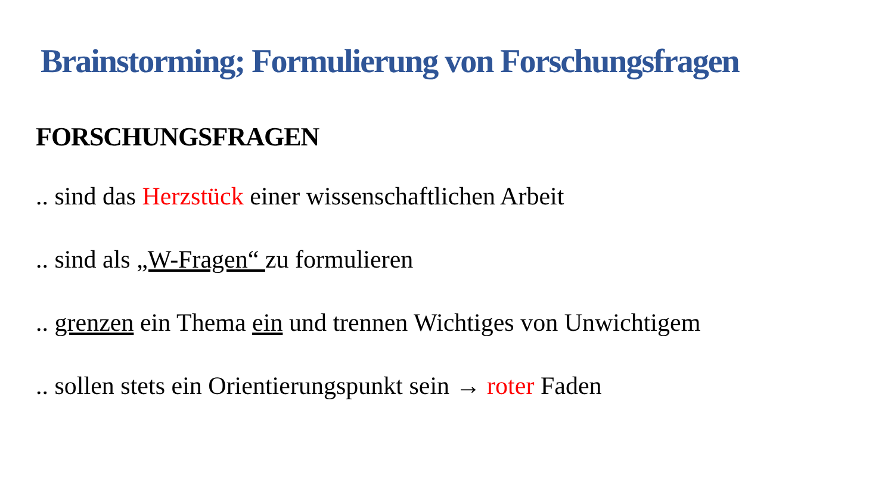Brainstorming; Formulierung von Forschungsfragen
FORSCHUNGSFRAGEN
.. sind das Herzstück einer wissenschaftlichen Arbeit
.. sind als „W-Fragen“ zu formulieren
.. grenzen ein Thema ein und trennen Wichtiges von Unwichtigem
.. sollen stets ein Orientierungspunkt sein → roter Faden